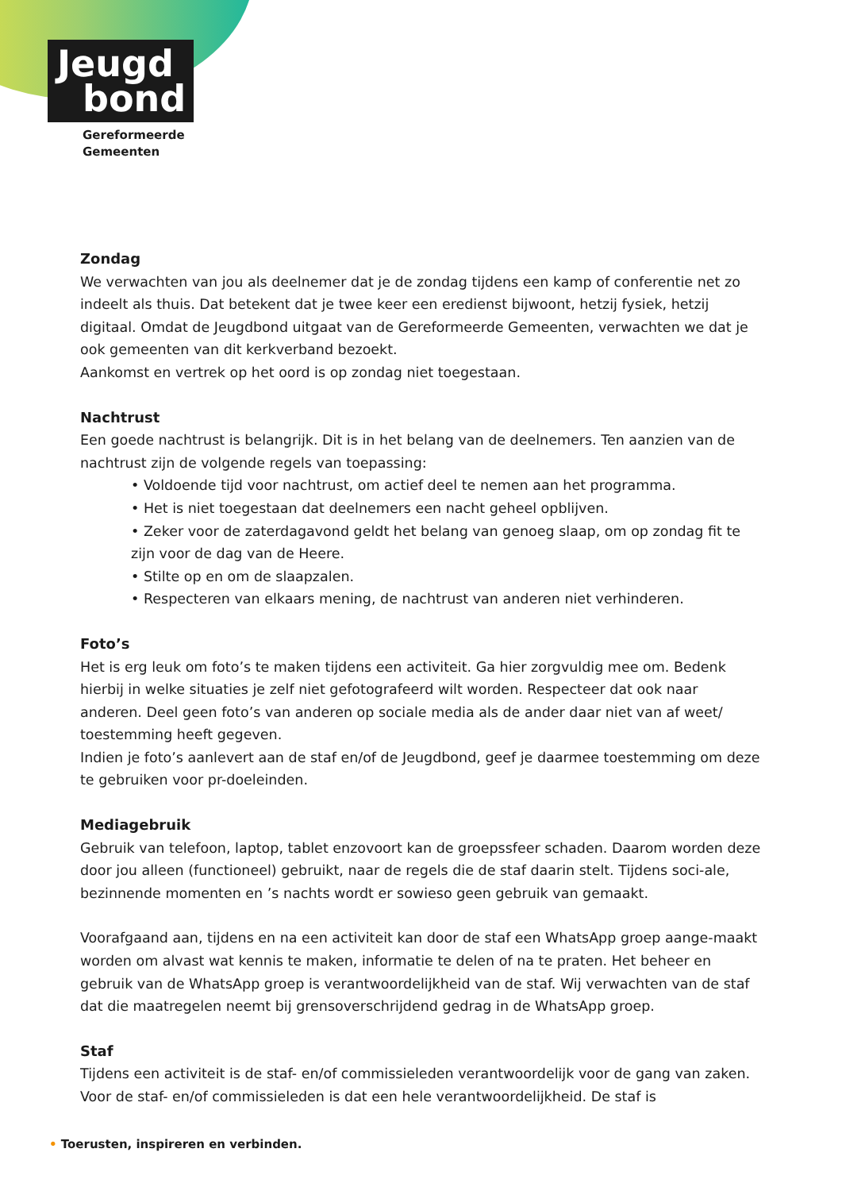Jeugd
bond
Gereformeerde
Gemeenten
Zondag
We verwachten van jou als deelnemer dat je de zondag tijdens een kamp of conferentie net zo indeelt als thuis. Dat betekent dat je twee keer een eredienst bijwoont, hetzij fysiek, hetzij digitaal. Omdat de Jeugdbond uitgaat van de Gereformeerde Gemeenten, verwachten we dat je ook gemeenten van dit kerkverband bezoekt.
Aankomst en vertrek op het oord is op zondag niet toegestaan.
Nachtrust
Een goede nachtrust is belangrijk. Dit is in het belang van de deelnemers. Ten aanzien van de nachtrust zijn de volgende regels van toepassing:
• Voldoende tijd voor nachtrust, om actief deel te nemen aan het programma.
• Het is niet toegestaan dat deelnemers een nacht geheel opblijven.
• Zeker voor de zaterdagavond geldt het belang van genoeg slaap, om op zondag fit te zijn voor de dag van de Heere.
• Stilte op en om de slaapzalen.
• Respecteren van elkaars mening, de nachtrust van anderen niet verhinderen.
Foto’s
Het is erg leuk om foto’s te maken tijdens een activiteit. Ga hier zorgvuldig mee om. Bedenk hierbij in welke situaties je zelf niet gefotografeerd wilt worden. Respecteer dat ook naar anderen. Deel geen foto’s van anderen op sociale media als de ander daar niet van af weet/ toestemming heeft gegeven.
Indien je foto’s aanlevert aan de staf en/of de Jeugdbond, geef je daarmee toestemming om deze te gebruiken voor pr-doeleinden.
Mediagebruik
Gebruik van telefoon, laptop, tablet enzovoort kan de groepssfeer schaden. Daarom worden deze door jou alleen (functioneel) gebruikt, naar de regels die de staf daarin stelt. Tijdens soci-ale, bezinnende momenten en ’s nachts wordt er sowieso geen gebruik van gemaakt.
Voorafgaand aan, tijdens en na een activiteit kan door de staf een WhatsApp groep aange-maakt worden om alvast wat kennis te maken, informatie te delen of na te praten. Het beheer en gebruik van de WhatsApp groep is verantwoordelijkheid van de staf. Wij verwachten van de staf dat die maatregelen neemt bij grensoverschrijdend gedrag in de WhatsApp groep.
Staf
Tijdens een activiteit is de staf- en/of commissieleden verantwoordelijk voor de gang van zaken. Voor de staf- en/of commissieleden is dat een hele verantwoordelijkheid. De staf is
• Toerusten, inspireren en verbinden.